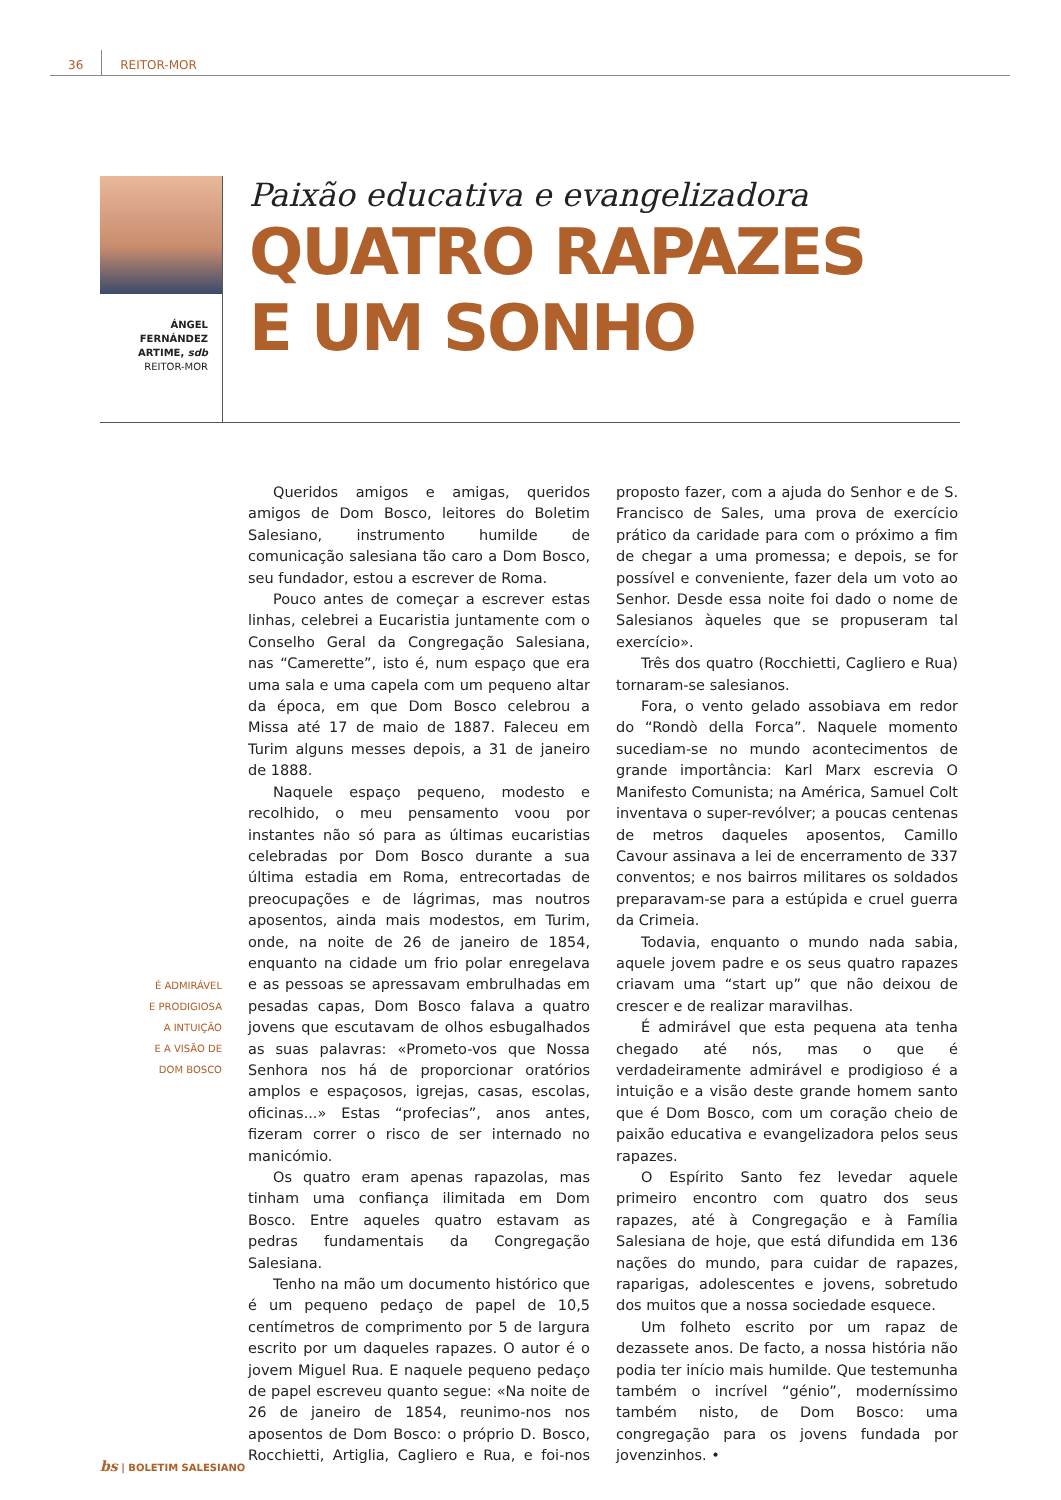36 REITOR-MOR
ÁNGEL
FERNÁNDEZ
ARTIME, sdb
REITOR-MOR
Paixão educativa e evangelizadora
QUATRO RAPAZES
E UM SONHO
É ADMIRÁVEL
E PRODIGIOSA
A INTUIÇÃO
E A VISÃO DE
DOM BOSCO
Queridos amigos e amigas, queridos amigos de Dom Bosco, leitores do Boletim Salesiano, instrumento humilde de comunicação salesiana tão caro a Dom Bosco, seu fundador, estou a escrever de Roma.
Pouco antes de começar a escrever estas linhas, celebrei a Eucaristia juntamente com o Conselho Geral da Congregação Salesiana, nas “Camerette”, isto é, num espaço que era uma sala e uma capela com um pequeno altar da época, em que Dom Bosco celebrou a Missa até 17 de maio de 1887. Faleceu em Turim alguns messes depois, a 31 de janeiro de 1888.
Naquele espaço pequeno, modesto e recolhido, o meu pensamento voou por instantes não só para as últimas eucaristias celebradas por Dom Bosco durante a sua última estadia em Roma, entrecortadas de preocupações e de lágrimas, mas noutros aposentos, ainda mais modestos, em Turim, onde, na noite de 26 de janeiro de 1854, enquanto na cidade um frio polar enregelava e as pessoas se apressavam embrulhadas em pesadas capas, Dom Bosco falava a quatro jovens que escutavam de olhos esbugalhados as suas palavras: «Prometo-vos que Nossa Senhora nos há de proporcionar oratórios amplos e espaçosos, igrejas, casas, escolas, oficinas...» Estas “profecias”, anos antes, fizeram correr o risco de ser internado no manicómio.
Os quatro eram apenas rapazolas, mas tinham uma confiança ilimitada em Dom Bosco. Entre aqueles quatro estavam as pedras fundamentais da Congregação Salesiana.
Tenho na mão um documento histórico que é um pequeno pedaço de papel de 10,5 centímetros de comprimento por 5 de largura escrito por um daqueles rapazes. O autor é o jovem Miguel Rua. E naquele pequeno pedaço de papel escreveu quanto segue: «Na noite de 26 de janeiro de 1854, reunimo-nos nos aposentos de Dom Bosco: o próprio D. Bosco, Rocchietti, Artiglia, Cagliero e Rua, e foi-nos proposto fazer, com a ajuda do Senhor e de S. Francisco de Sales, uma prova de exercício prático da caridade para com o próximo a fim de chegar a uma promessa; e depois, se for possível e conveniente, fazer dela um voto ao Senhor. Desde essa noite foi dado o nome de Salesianos àqueles que se propuseram tal exercício».
Três dos quatro (Rocchietti, Cagliero e Rua) tornaram-se salesianos.
Fora, o vento gelado assobiava em redor do “Rondò della Forca”. Naquele momento sucediam-se no mundo acontecimentos de grande importância: Karl Marx escrevia O Manifesto Comunista; na América, Samuel Colt inventava o super-revólver; a poucas centenas de metros daqueles aposentos, Camillo Cavour assinava a lei de encerramento de 337 conventos; e nos bairros militares os soldados preparavam-se para a estúpida e cruel guerra da Crimeia.
Todavia, enquanto o mundo nada sabia, aquele jovem padre e os seus quatro rapazes criavam uma “start up” que não deixou de crescer e de realizar maravilhas.
É admirável que esta pequena ata tenha chegado até nós, mas o que é verdadeiramente admirável e prodigioso é a intuição e a visão deste grande homem santo que é Dom Bosco, com um coração cheio de paixão educativa e evangelizadora pelos seus rapazes.
O Espírito Santo fez levedar aquele primeiro encontro com quatro dos seus rapazes, até à Congregação e à Família Salesiana de hoje, que está difundida em 136 nações do mundo, para cuidar de rapazes, raparigas, adolescentes e jovens, sobretudo dos muitos que a nossa sociedade esquece.
Um folheto escrito por um rapaz de dezassete anos. De facto, a nossa história não podia ter início mais humilde. Que testemunha também o incrível “génio”, moderníssimo também nisto, de Dom Bosco: uma congregação para os jovens fundada por jovenzinhos. •
bs | BOLETIM SALESIANO